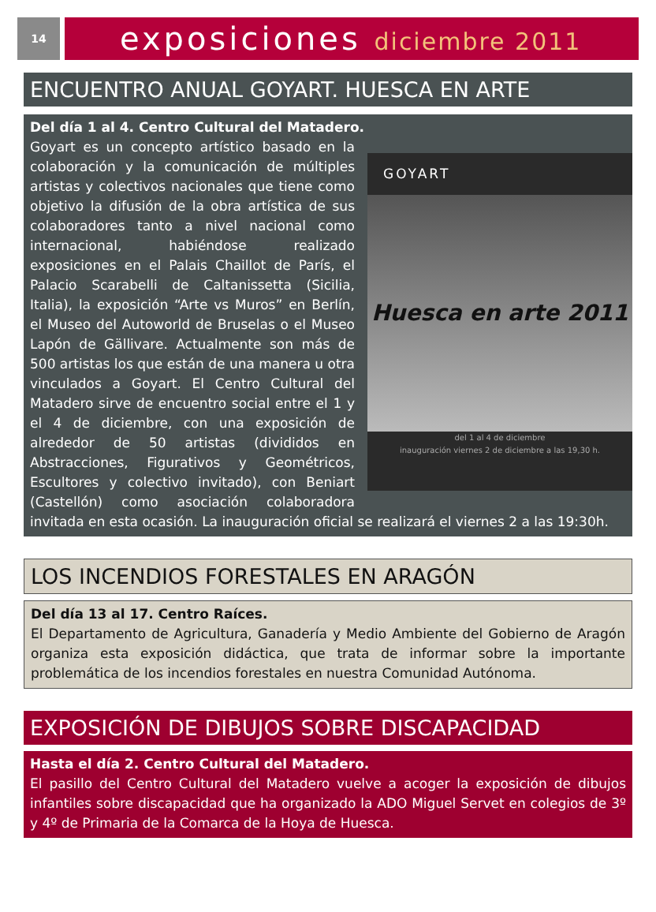14
exposiciones diciembre 2011
ENCUENTRO ANUAL GOYART. HUESCA EN ARTE
Del día 1 al 4. Centro Cultural del Matadero.
GOYART
Huesca en arte 2011
del 1 al 4 de diciembre
inauguración viernes 2 de diciembre a las 19,30 h.
Goyart es un concepto artístico basado en la colaboración y la comunicación de múltiples artistas y colectivos nacionales que tiene como objetivo la difusión de la obra artística de sus colaboradores tanto a nivel nacional como internacional, habiéndose realizado exposiciones en el Palais Chaillot de París, el Palacio Scarabelli de Caltanissetta (Sicilia, Italia), la exposición “Arte vs Muros” en Berlín, el Museo del Autoworld de Bruselas o el Museo Lapón de Gällivare. Actualmente son más de 500 artistas los que están de una manera u otra vinculados a Goyart. El Centro Cultural del Matadero sirve de encuentro social entre el 1 y el 4 de diciembre, con una exposición de alrededor de 50 artistas (divididos en Abstracciones, Figurativos y Geométricos, Escultores y colectivo invitado), con Beniart (Castellón) como asociación colaboradora invitada en esta ocasión. La inauguración oficial se realizará el viernes 2 a las 19:30h.
LOS INCENDIOS FORESTALES EN ARAGÓN
Del día 13 al 17. Centro Raíces.
El Departamento de Agricultura, Ganadería y Medio Ambiente del Gobierno de Aragón organiza esta exposición didáctica, que trata de informar sobre la importante problemática de los incendios forestales en nuestra Comunidad Autónoma.
EXPOSICIÓN DE DIBUJOS SOBRE DISCAPACIDAD
Hasta el día 2. Centro Cultural del Matadero.
El pasillo del Centro Cultural del Matadero vuelve a acoger la exposición de dibujos infantiles sobre discapacidad que ha organizado la ADO Miguel Servet en colegios de 3º y 4º de Primaria de la Comarca de la Hoya de Huesca.